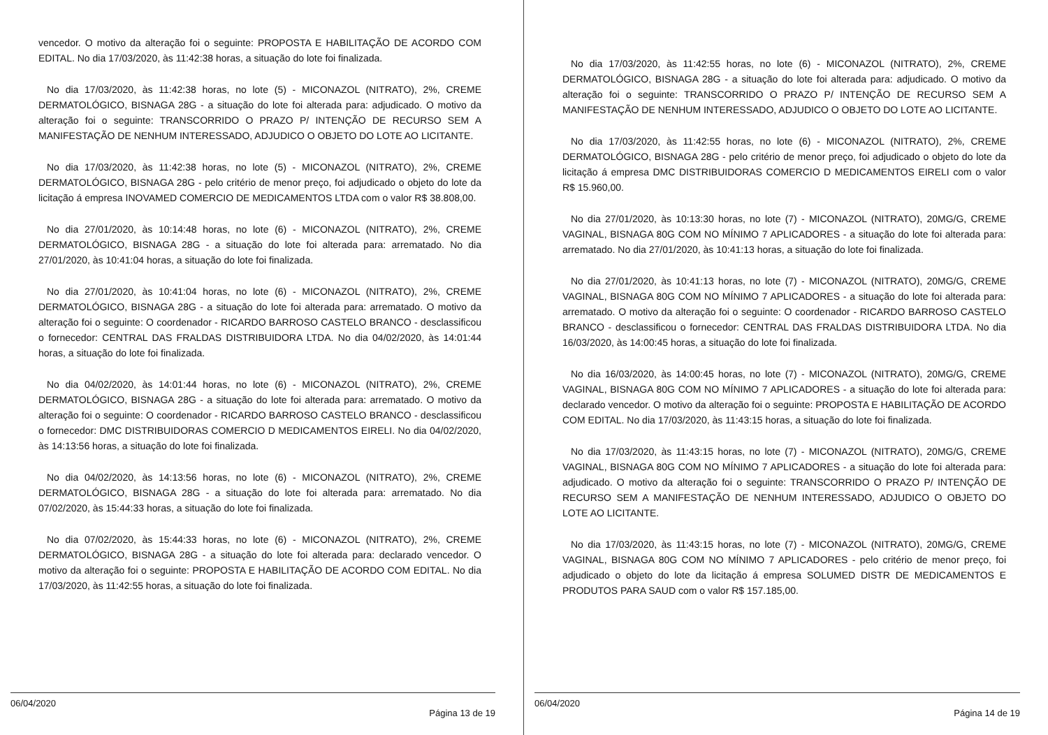vencedor. O motivo da alteração foi o seguinte: PROPOSTA E HABILITAÇÃO DE ACORDO COM EDITAL. No dia 17/03/2020, às 11:42:38 horas, a situação do lote foi finalizada.
No dia 17/03/2020, às 11:42:38 horas, no lote (5) - MICONAZOL (NITRATO), 2%, CREME DERMATOLÓGICO, BISNAGA 28G - a situação do lote foi alterada para: adjudicado. O motivo da alteração foi o seguinte: TRANSCORRIDO O PRAZO P/ INTENÇÃO DE RECURSO SEM A MANIFESTAÇÃO DE NENHUM INTERESSADO, ADJUDICO O OBJETO DO LOTE AO LICITANTE.
No dia 17/03/2020, às 11:42:38 horas, no lote (5) - MICONAZOL (NITRATO), 2%, CREME DERMATOLÓGICO, BISNAGA 28G - pelo critério de menor preço, foi adjudicado o objeto do lote da licitação á empresa INOVAMED COMERCIO DE MEDICAMENTOS LTDA com o valor R$ 38.808,00.
No dia 27/01/2020, às 10:14:48 horas, no lote (6) - MICONAZOL (NITRATO), 2%, CREME DERMATOLÓGICO, BISNAGA 28G - a situação do lote foi alterada para: arrematado. No dia 27/01/2020, às 10:41:04 horas, a situação do lote foi finalizada.
No dia 27/01/2020, às 10:41:04 horas, no lote (6) - MICONAZOL (NITRATO), 2%, CREME DERMATOLÓGICO, BISNAGA 28G - a situação do lote foi alterada para: arrematado. O motivo da alteração foi o seguinte: O coordenador - RICARDO BARROSO CASTELO BRANCO - desclassificou o fornecedor: CENTRAL DAS FRALDAS DISTRIBUIDORA LTDA. No dia 04/02/2020, às 14:01:44 horas, a situação do lote foi finalizada.
No dia 04/02/2020, às 14:01:44 horas, no lote (6) - MICONAZOL (NITRATO), 2%, CREME DERMATOLÓGICO, BISNAGA 28G - a situação do lote foi alterada para: arrematado. O motivo da alteração foi o seguinte: O coordenador - RICARDO BARROSO CASTELO BRANCO - desclassificou o fornecedor: DMC DISTRIBUIDORAS COMERCIO D MEDICAMENTOS EIRELI. No dia 04/02/2020, às 14:13:56 horas, a situação do lote foi finalizada.
No dia 04/02/2020, às 14:13:56 horas, no lote (6) - MICONAZOL (NITRATO), 2%, CREME DERMATOLÓGICO, BISNAGA 28G - a situação do lote foi alterada para: arrematado. No dia 07/02/2020, às 15:44:33 horas, a situação do lote foi finalizada.
No dia 07/02/2020, às 15:44:33 horas, no lote (6) - MICONAZOL (NITRATO), 2%, CREME DERMATOLÓGICO, BISNAGA 28G - a situação do lote foi alterada para: declarado vencedor. O motivo da alteração foi o seguinte: PROPOSTA E HABILITAÇÃO DE ACORDO COM EDITAL. No dia 17/03/2020, às 11:42:55 horas, a situação do lote foi finalizada.
06/04/2020 Página 13 de 19
No dia 17/03/2020, às 11:42:55 horas, no lote (6) - MICONAZOL (NITRATO), 2%, CREME DERMATOLÓGICO, BISNAGA 28G - a situação do lote foi alterada para: adjudicado. O motivo da alteração foi o seguinte: TRANSCORRIDO O PRAZO P/ INTENÇÃO DE RECURSO SEM A MANIFESTAÇÃO DE NENHUM INTERESSADO, ADJUDICO O OBJETO DO LOTE AO LICITANTE.
No dia 17/03/2020, às 11:42:55 horas, no lote (6) - MICONAZOL (NITRATO), 2%, CREME DERMATOLÓGICO, BISNAGA 28G - pelo critério de menor preço, foi adjudicado o objeto do lote da licitação á empresa DMC DISTRIBUIDORAS COMERCIO D MEDICAMENTOS EIRELI com o valor R$ 15.960,00.
No dia 27/01/2020, às 10:13:30 horas, no lote (7) - MICONAZOL (NITRATO), 20MG/G, CREME VAGINAL, BISNAGA 80G COM NO MÍNIMO 7 APLICADORES - a situação do lote foi alterada para: arrematado. No dia 27/01/2020, às 10:41:13 horas, a situação do lote foi finalizada.
No dia 27/01/2020, às 10:41:13 horas, no lote (7) - MICONAZOL (NITRATO), 20MG/G, CREME VAGINAL, BISNAGA 80G COM NO MÍNIMO 7 APLICADORES - a situação do lote foi alterada para: arrematado. O motivo da alteração foi o seguinte: O coordenador - RICARDO BARROSO CASTELO BRANCO - desclassificou o fornecedor: CENTRAL DAS FRALDAS DISTRIBUIDORA LTDA. No dia 16/03/2020, às 14:00:45 horas, a situação do lote foi finalizada.
No dia 16/03/2020, às 14:00:45 horas, no lote (7) - MICONAZOL (NITRATO), 20MG/G, CREME VAGINAL, BISNAGA 80G COM NO MÍNIMO 7 APLICADORES - a situação do lote foi alterada para: declarado vencedor. O motivo da alteração foi o seguinte: PROPOSTA E HABILITAÇÃO DE ACORDO COM EDITAL. No dia 17/03/2020, às 11:43:15 horas, a situação do lote foi finalizada.
No dia 17/03/2020, às 11:43:15 horas, no lote (7) - MICONAZOL (NITRATO), 20MG/G, CREME VAGINAL, BISNAGA 80G COM NO MÍNIMO 7 APLICADORES - a situação do lote foi alterada para: adjudicado. O motivo da alteração foi o seguinte: TRANSCORRIDO O PRAZO P/ INTENÇÃO DE RECURSO SEM A MANIFESTAÇÃO DE NENHUM INTERESSADO, ADJUDICO O OBJETO DO LOTE AO LICITANTE.
No dia 17/03/2020, às 11:43:15 horas, no lote (7) - MICONAZOL (NITRATO), 20MG/G, CREME VAGINAL, BISNAGA 80G COM NO MÍNIMO 7 APLICADORES - pelo critério de menor preço, foi adjudicado o objeto do lote da licitação á empresa SOLUMED DISTR DE MEDICAMENTOS E PRODUTOS PARA SAUD com o valor R$ 157.185,00.
06/04/2020 Página 14 de 19